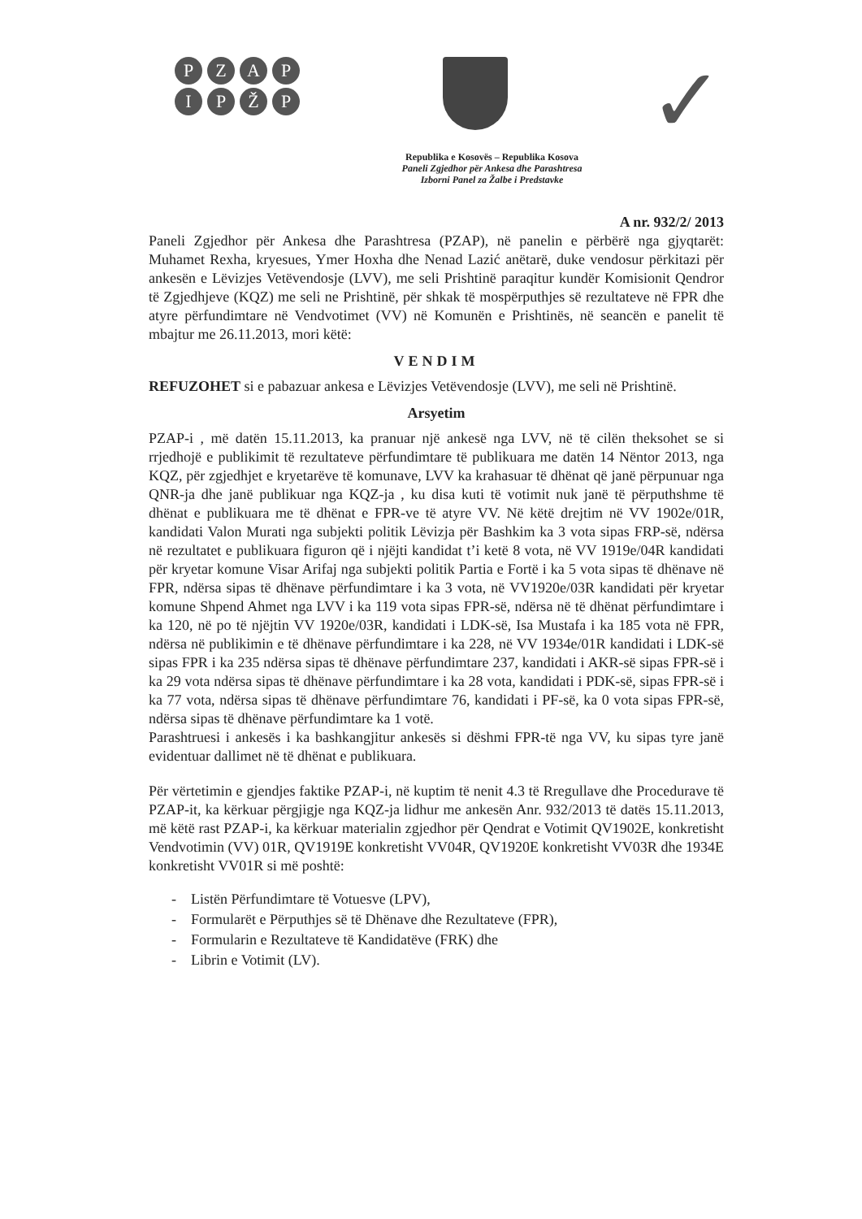PZAPIPŽP
✓
Republika e Kosovës – Republika Kosova
Paneli Zgjedhor për Ankesa dhe Parashtresa
Izborni Panel za Žalbe i Predstavke
A nr. 932/2/ 2013
Paneli Zgjedhor për Ankesa dhe Parashtresa (PZAP), në panelin e përbërë nga gjyqtarët: Muhamet Rexha, kryesues, Ymer Hoxha dhe Nenad Lazić anëtarë, duke vendosur përkitazi për ankesën e Lëvizjes Vetëvendosje (LVV), me seli Prishtinë paraqitur kundër Komisionit Qendror të Zgjedhjeve (KQZ) me seli ne Prishtinë, për shkak të mospërputhjes së rezultateve në FPR dhe atyre përfundimtare në Vendvotimet (VV) në Komunën e Prishtinës, në seancën e panelit të mbajtur me 26.11.2013, mori këtë:
VENDIM
REFUZOHET si e pabazuar ankesa e Lëvizjes Vetëvendosje (LVV), me seli në Prishtinë.
Arsyetim
PZAP-i , më datën 15.11.2013, ka pranuar një ankesë nga LVV, në të cilën theksohet se si rrjedhojë e publikimit të rezultateve përfundimtare të publikuara me datën 14 Nëntor 2013, nga KQZ, për zgjedhjet e kryetarëve të komunave, LVV ka krahasuar të dhënat që janë përpunuar nga QNR-ja dhe janë publikuar nga KQZ-ja , ku disa kuti të votimit nuk janë të përputhshme të dhënat e publikuara me të dhënat e FPR-ve të atyre VV. Në këtë drejtim në VV 1902e/01R, kandidati Valon Murati nga subjekti politik Lëvizja për Bashkim ka 3 vota sipas FRP-së, ndërsa në rezultatet e publikuara figuron që i njëjti kandidat t’i ketë 8 vota, në VV 1919e/04R kandidati për kryetar komune Visar Arifaj nga subjekti politik Partia e Fortë i ka 5 vota sipas të dhënave në FPR, ndërsa sipas të dhënave përfundimtare i ka 3 vota, në VV1920e/03R kandidati për kryetar komune Shpend Ahmet nga LVV i ka 119 vota sipas FPR-së, ndërsa në të dhënat përfundimtare i ka 120, në po të njëjtin VV 1920e/03R, kandidati i LDK-së, Isa Mustafa i ka 185 vota në FPR, ndërsa në publikimin e të dhënave përfundimtare i ka 228, në VV 1934e/01R kandidati i LDK-së sipas FPR i ka 235 ndërsa sipas të dhënave përfundimtare 237, kandidati i AKR-së sipas FPR-së i ka 29 vota ndërsa sipas të dhënave përfundimtare i ka 28 vota, kandidati i PDK-së, sipas FPR-së i ka 77 vota, ndërsa sipas të dhënave përfundimtare 76, kandidati i PF-së, ka 0 vota sipas FPR-së, ndërsa sipas të dhënave përfundimtare ka 1 votë.
Parashtruesi i ankesës i ka bashkangjitur ankesës si dëshmi FPR-të nga VV, ku sipas tyre janë evidentuar dallimet në të dhënat e publikuara.
Për vërtetimin e gjendjes faktike PZAP-i, në kuptim të nenit 4.3 të Rregullave dhe Procedurave të PZAP-it, ka kërkuar përgjigje nga KQZ-ja lidhur me ankesën Anr. 932/2013 të datës 15.11.2013, më këtë rast PZAP-i, ka kërkuar materialin zgjedhor për Qendrat e Votimit QV1902E, konkretisht Vendvotimin (VV) 01R, QV1919E konkretisht VV04R, QV1920E konkretisht VV03R dhe 1934E konkretisht VV01R si më poshtë:
- Listën Përfundimtare të Votuesve (LPV),
- Formularët e Përputhjes së të Dhënave dhe Rezultateve (FPR),
- Formularin e Rezultateve të Kandidatëve (FRK) dhe
- Librin e Votimit (LV).